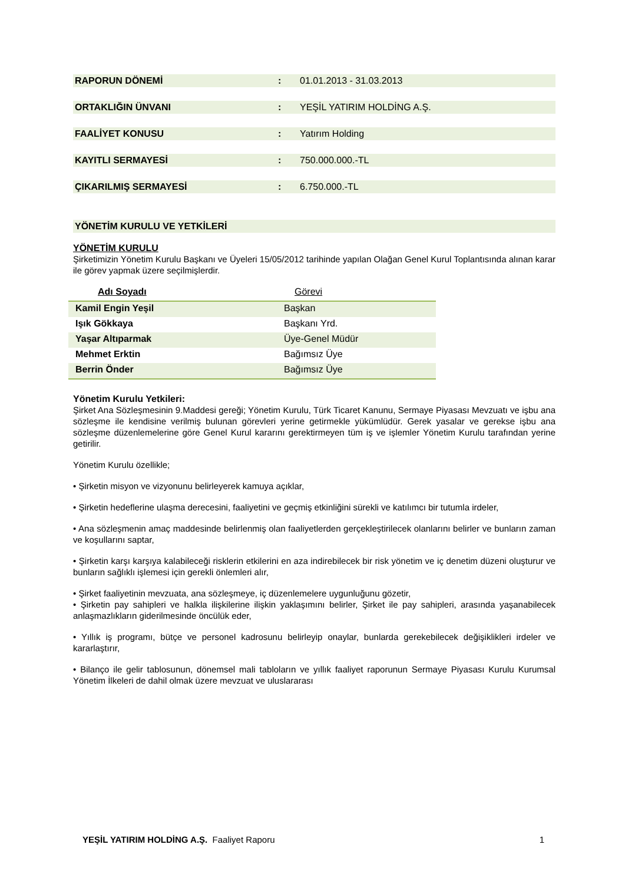RAPORUN DÖNEMİ : 01.01.2013 - 31.03.2013
ORTAKLIĞIN ÜNVANI : YEŞİL YATIRIM HOLDİNG A.Ş.
FAALİYET KONUSU : Yatırım Holding
KAYITLI SERMAYESİ : 750.000.000.-TL
ÇIKARILMIŞ SERMAYESİ : 6.750.000.-TL
YÖNETİM KURULU VE YETKİLERİ
YÖNETİM KURULU
Şirketimizin Yönetim Kurulu Başkanı ve Üyeleri 15/05/2012 tarihinde yapılan Olağan Genel Kurul Toplantısında alınan karar ile görev yapmak üzere seçilmişlerdir.
| Adı Soyadı | Görevi |
| Kamil Engin Yeşil | Başkan |
| Işık Gökkaya | Başkanı Yrd. |
| Yaşar Altıparmak | Üye-Genel Müdür |
| Mehmet Erktin | Bağımsız Üye |
| Berrin Önder | Bağımsız Üye |
Yönetim Kurulu Yetkileri:
Şirket Ana Sözleşmesinin 9.Maddesi gereği; Yönetim Kurulu, Türk Ticaret Kanunu, Sermaye Piyasası Mevzuatı ve işbu ana sözleşme ile kendisine verilmiş bulunan görevleri yerine getirmekle yükümlüdür. Gerek yasalar ve gerekse işbu ana sözleşme düzenlemelerine göre Genel Kurul kararını gerektirmeyen tüm iş ve işlemler Yönetim Kurulu tarafından yerine getirilir.
Yönetim Kurulu özellikle;
• Şirketin misyon ve vizyonunu belirleyerek kamuya açıklar,
• Şirketin hedeflerine ulaşma derecesini, faaliyetini ve geçmiş etkinliğini sürekli ve katılımcı bir tutumla irdeler,
• Ana sözleşmenin amaç maddesinde belirlenmiş olan faaliyetlerden gerçekleştirilecek olanlarını belirler ve bunların zaman ve koşullarını saptar,
• Şirketin karşı karşıya kalabileceği risklerin etkilerini en aza indirebilecek bir risk yönetim ve iç denetim düzeni oluşturur ve bunların sağlıklı işlemesi için gerekli önlemleri alır,
• Şirket faaliyetinin mevzuata, ana sözleşmeye, iç düzenlemelere uygunluğunu gözetir,
• Şirketin pay sahipleri ve halkla ilişkilerine ilişkin yaklaşımını belirler, Şirket ile pay sahipleri, arasında yaşanabilecek anlaşmazlıkların giderilmesinde öncülük eder,
• Yıllık iş programı, bütçe ve personel kadrosunu belirleyip onaylar, bunlarda gerekebilecek değişiklikleri irdeler ve kararlaştırır,
• Bilanço ile gelir tablosunun, dönemsel mali tabloların ve yıllık faaliyet raporunun Sermaye Piyasası Kurulu Kurumsal Yönetim İlkeleri de dahil olmak üzere mevzuat ve uluslararası
YEŞİL YATIRIM HOLDİNG A.Ş. Faaliyet Raporu 1